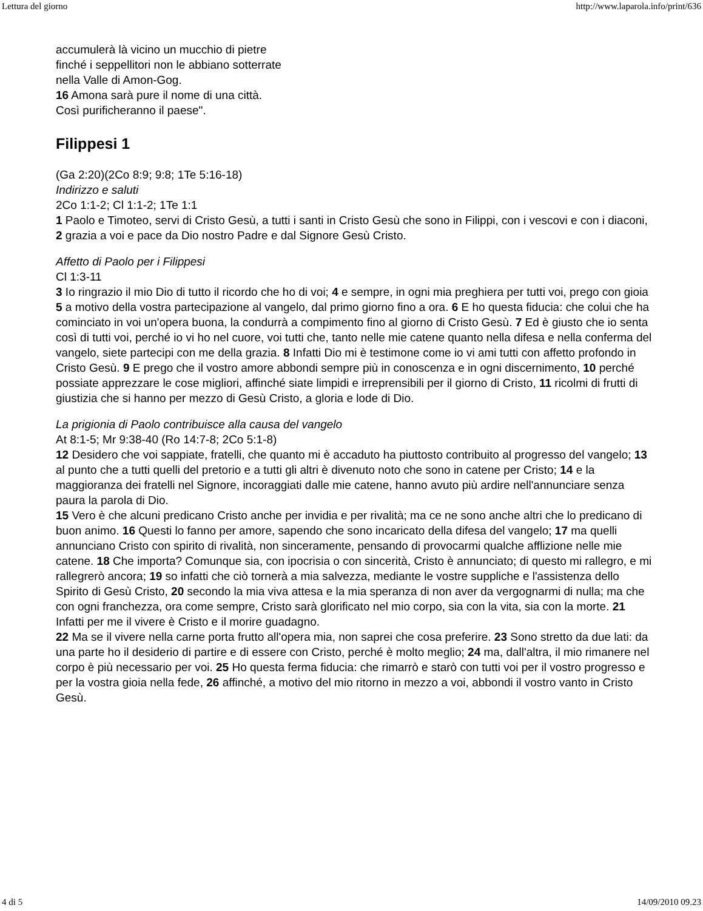Lettura del giorno http://www.laparola.info/print/636
accumulerà là vicino un mucchio di pietre
finché i seppellitori non le abbiano sotterrate
nella Valle di Amon-Gog.
16 Amona sarà pure il nome di una città.
Così purificheranno il paese".
Filippesi 1
(Ga 2:20)(2Co 8:9; 9:8; 1Te 5:16-18)
Indirizzo e saluti
2Co 1:1-2; Cl 1:1-2; 1Te 1:1
1 Paolo e Timoteo, servi di Cristo Gesù, a tutti i santi in Cristo Gesù che sono in Filippi, con i vescovi e con i diaconi, 2 grazia a voi e pace da Dio nostro Padre e dal Signore Gesù Cristo.
Affetto di Paolo per i Filippesi
Cl 1:3-11
3 Io ringrazio il mio Dio di tutto il ricordo che ho di voi; 4 e sempre, in ogni mia preghiera per tutti voi, prego con gioia 5 a motivo della vostra partecipazione al vangelo, dal primo giorno fino a ora. 6 E ho questa fiducia: che colui che ha cominciato in voi un'opera buona, la condurrà a compimento fino al giorno di Cristo Gesù. 7 Ed è giusto che io senta così di tutti voi, perché io vi ho nel cuore, voi tutti che, tanto nelle mie catene quanto nella difesa e nella conferma del vangelo, siete partecipi con me della grazia. 8 Infatti Dio mi è testimone come io vi ami tutti con affetto profondo in Cristo Gesù. 9 E prego che il vostro amore abbondi sempre più in conoscenza e in ogni discernimento, 10 perché possiate apprezzare le cose migliori, affinché siate limpidi e irreprensibili per il giorno di Cristo, 11 ricolmi di frutti di giustizia che si hanno per mezzo di Gesù Cristo, a gloria e lode di Dio.
La prigionia di Paolo contribuisce alla causa del vangelo
At 8:1-5; Mr 9:38-40 (Ro 14:7-8; 2Co 5:1-8)
12 Desidero che voi sappiate, fratelli, che quanto mi è accaduto ha piuttosto contribuito al progresso del vangelo; 13 al punto che a tutti quelli del pretorio e a tutti gli altri è divenuto noto che sono in catene per Cristo; 14 e la maggioranza dei fratelli nel Signore, incoraggiati dalle mie catene, hanno avuto più ardire nell'annunciare senza paura la parola di Dio.
15 Vero è che alcuni predicano Cristo anche per invidia e per rivalità; ma ce ne sono anche altri che lo predicano di buon animo. 16 Questi lo fanno per amore, sapendo che sono incaricato della difesa del vangelo; 17 ma quelli annunciano Cristo con spirito di rivalità, non sinceramente, pensando di provocarmi qualche afflizione nelle mie catene. 18 Che importa? Comunque sia, con ipocrisia o con sincerità, Cristo è annunciato; di questo mi rallegro, e mi rallegrerò ancora; 19 so infatti che ciò tornerà a mia salvezza, mediante le vostre suppliche e l'assistenza dello Spirito di Gesù Cristo, 20 secondo la mia viva attesa e la mia speranza di non aver da vergognarmi di nulla; ma che con ogni franchezza, ora come sempre, Cristo sarà glorificato nel mio corpo, sia con la vita, sia con la morte. 21 Infatti per me il vivere è Cristo e il morire guadagno.
22 Ma se il vivere nella carne porta frutto all'opera mia, non saprei che cosa preferire. 23 Sono stretto da due lati: da una parte ho il desiderio di partire e di essere con Cristo, perché è molto meglio; 24 ma, dall'altra, il mio rimanere nel corpo è più necessario per voi. 25 Ho questa ferma fiducia: che rimarrò e starò con tutti voi per il vostro progresso e per la vostra gioia nella fede, 26 affinché, a motivo del mio ritorno in mezzo a voi, abbondi il vostro vanto in Cristo Gesù.
4 di 5 14/09/2010 09.23